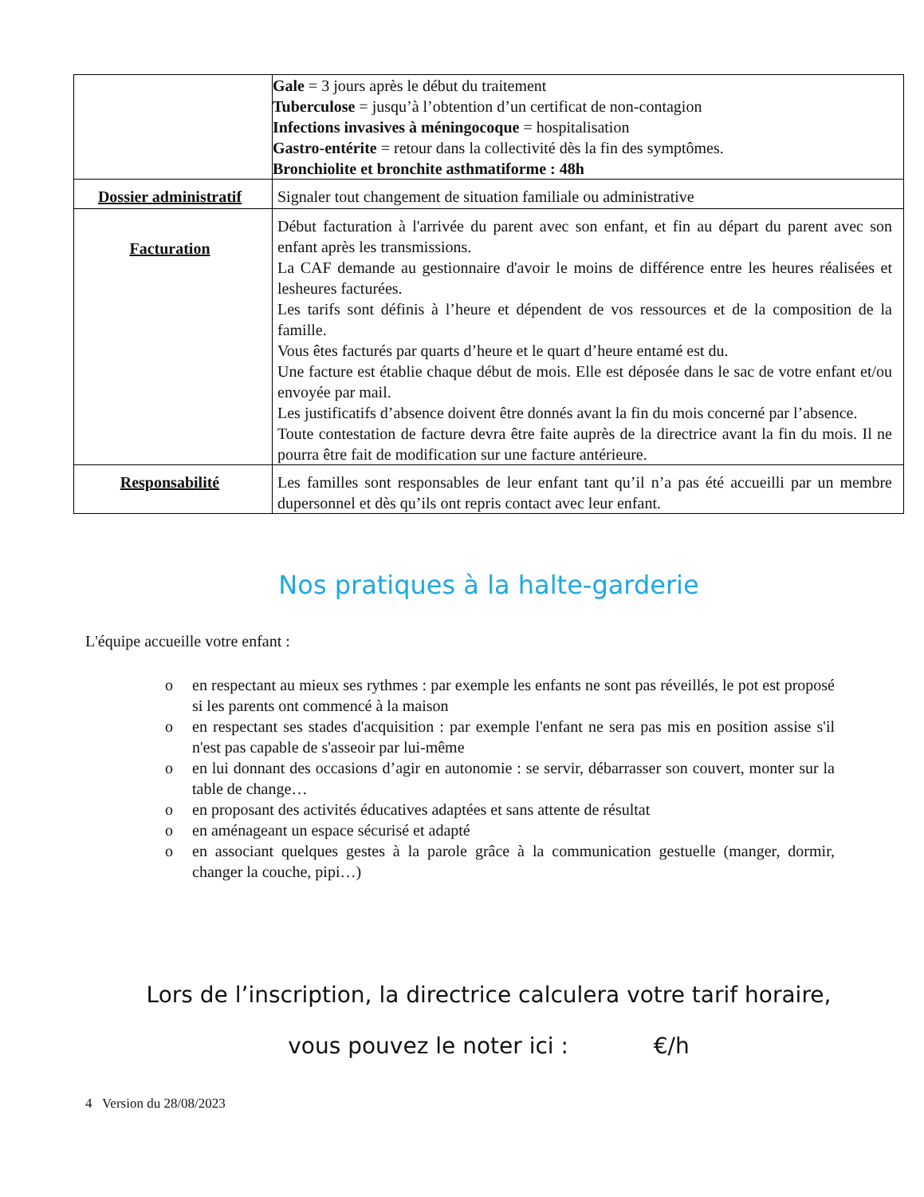| | Gale = 3 jours après le début du traitement Tuberculose = jusqu’à l’obtention d’un certificat de non-contagion Infections invasives à méningocoque = hospitalisation Gastro-entérite = retour dans la collectivité dès la fin des symptômes. Bronchiolite et bronchite asthmatiforme : 48h |
| Dossier administratif | Signaler tout changement de situation familiale ou administrative |
| Facturation | Début facturation à l'arrivée du parent avec son enfant, et fin au départ du parent avec son enfant après les transmissions. La CAF demande au gestionnaire d'avoir le moins de différence entre les heures réalisées et lesheures facturées. Les tarifs sont définis à l’heure et dépendent de vos ressources et de la composition de la famille. Vous êtes facturés par quarts d’heure et le quart d’heure entamé est du. Une facture est établie chaque début de mois. Elle est déposée dans le sac de votre enfant et/ou envoyée par mail. Les justificatifs d’absence doivent être donnés avant la fin du mois concerné par l’absence. Toute contestation de facture devra être faite auprès de la directrice avant la fin du mois. Il ne pourra être fait de modification sur une facture antérieure. |
| Responsabilité | Les familles sont responsables de leur enfant tant qu’il n’a pas été accueilli par un membre dupersonnel et dès qu’ils ont repris contact avec leur enfant. |
Nos pratiques à la halte-garderie
L'équipe accueille votre enfant :
o en respectant au mieux ses rythmes : par exemple les enfants ne sont pas réveillés, le pot est proposé si les parents ont commencé à la maison
o en respectant ses stades d'acquisition : par exemple l'enfant ne sera pas mis en position assise s'il n'est pas capable de s'asseoir par lui-même
o en lui donnant des occasions d’agir en autonomie : se servir, débarrasser son couvert, monter sur la table de change…
o en proposant des activités éducatives adaptées et sans attente de résultat
o en aménageant un espace sécurisé et adapté
o en associant quelques gestes à la parole grâce à la communication gestuelle (manger, dormir, changer la couche, pipi…)
Lors de l’inscription, la directrice calculera votre tarif horaire,
vous pouvez le noter ici : €/h
4 Version du 28/08/2023